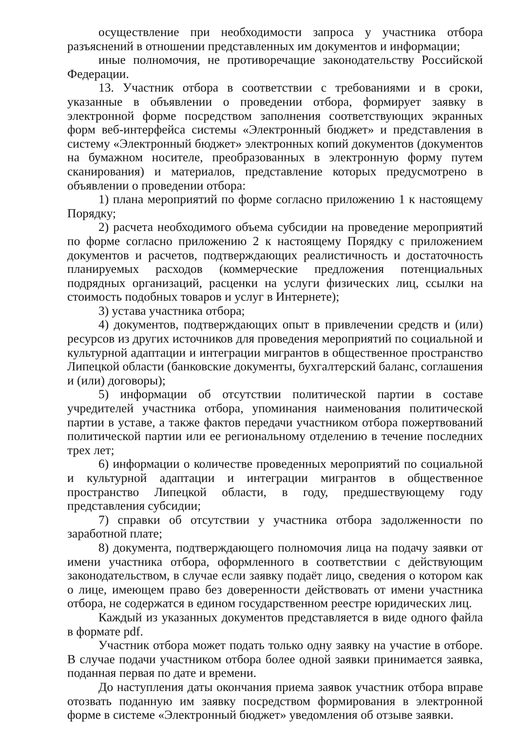осуществление при необходимости запроса у участника отбора разъяснений в отношении представленных им документов и информации;
иные полномочия, не противоречащие законодательству Российской Федерации.
13. Участник отбора в соответствии с требованиями и в сроки, указанные в объявлении о проведении отбора, формирует заявку в электронной форме посредством заполнения соответствующих экранных форм веб-интерфейса системы «Электронный бюджет» и представления в систему «Электронный бюджет» электронных копий документов (документов на бумажном носителе, преобразованных в электронную форму путем сканирования) и материалов, представление которых предусмотрено в объявлении о проведении отбора:
1) плана мероприятий по форме согласно приложению 1 к настоящему Порядку;
2) расчета необходимого объема субсидии на проведение мероприятий по форме согласно приложению 2 к настоящему Порядку с приложением документов и расчетов, подтверждающих реалистичность и достаточность планируемых расходов (коммерческие предложения потенциальных подрядных организаций, расценки на услуги физических лиц, ссылки на стоимость подобных товаров и услуг в Интернете);
3) устава участника отбора;
4) документов, подтверждающих опыт в привлечении средств и (или) ресурсов из других источников для проведения мероприятий по социальной и культурной адаптации и интеграции мигрантов в общественное пространство Липецкой области (банковские документы, бухгалтерский баланс, соглашения и (или) договоры);
5) информации об отсутствии политической партии в составе учредителей участника отбора, упоминания наименования политической партии в уставе, а также фактов передачи участником отбора пожертвований политической партии или ее региональному отделению в течение последних трех лет;
6) информации о количестве проведенных мероприятий по социальной и культурной адаптации и интеграции мигрантов в общественное пространство Липецкой области, в году, предшествующему году представления субсидии;
7) справки об отсутствии у участника отбора задолженности по заработной плате;
8) документа, подтверждающего полномочия лица на подачу заявки от имени участника отбора, оформленного в соответствии с действующим законодательством, в случае если заявку подаёт лицо, сведения о котором как о лице, имеющем право без доверенности действовать от имени участника отбора, не содержатся в едином государственном реестре юридических лиц.
Каждый из указанных документов представляется в виде одного файла в формате pdf.
Участник отбора может подать только одну заявку на участие в отборе. В случае подачи участником отбора более одной заявки принимается заявка, поданная первая по дате и времени.
До наступления даты окончания приема заявок участник отбора вправе отозвать поданную им заявку посредством формирования в электронной форме в системе «Электронный бюджет» уведомления об отзыве заявки.